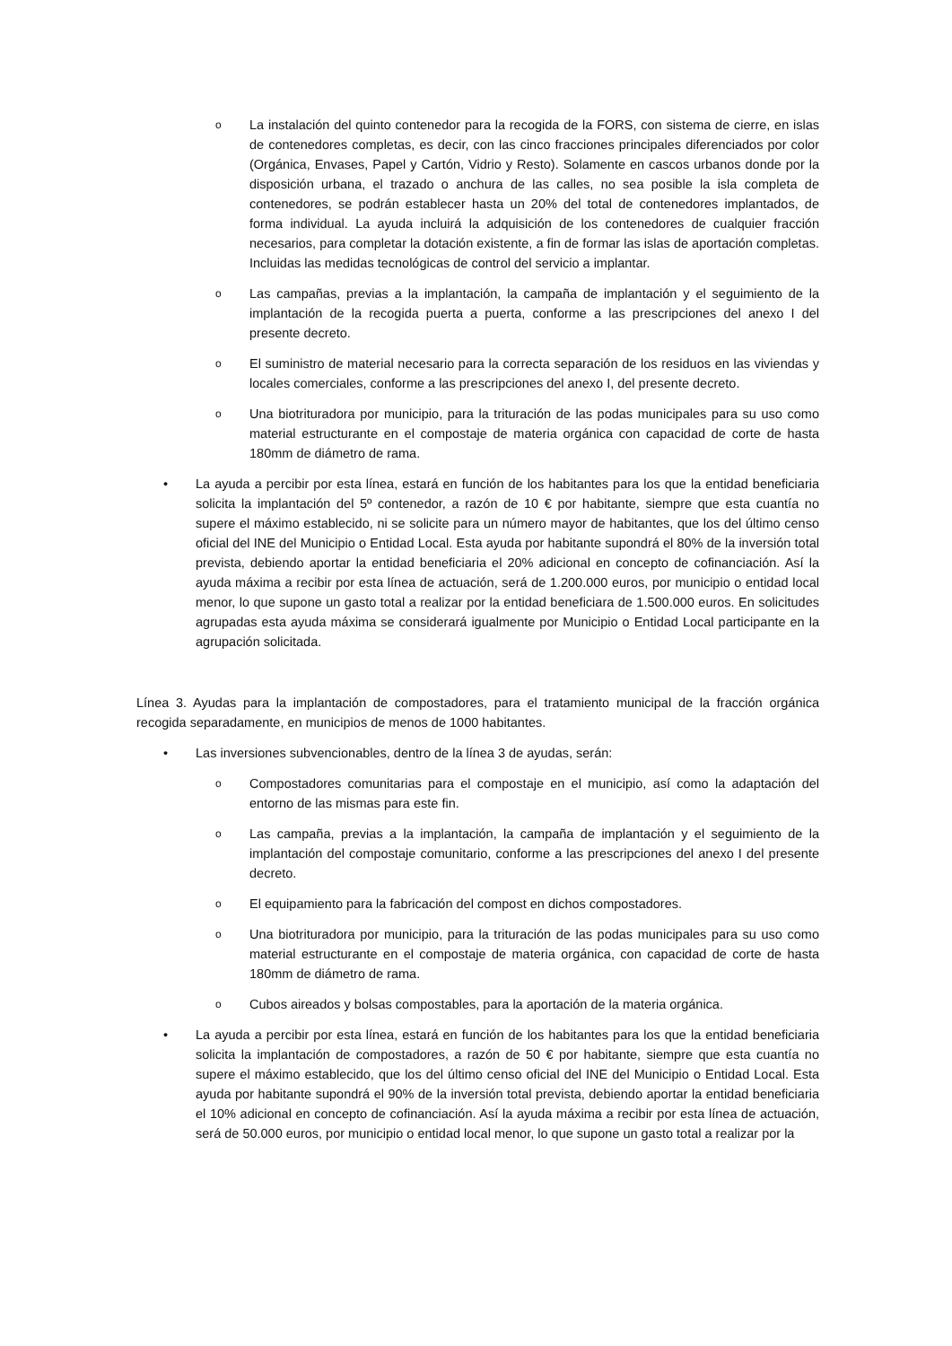o
La instalación del quinto contenedor para la recogida de la FORS, con sistema de cierre, en islas de contenedores completas, es decir, con las cinco fracciones principales diferenciados por color (Orgánica, Envases, Papel y Cartón, Vidrio y Resto). Solamente en cascos urbanos donde por la disposición urbana, el trazado o anchura de las calles, no sea posible la isla completa de contenedores, se podrán establecer hasta un 20% del total de contenedores implantados, de forma individual. La ayuda incluirá la adquisición de los contenedores de cualquier fracción necesarios, para completar la dotación existente, a fin de formar las islas de aportación completas. Incluidas las medidas tecnológicas de control del servicio a implantar.
o
Las campañas, previas a la implantación, la campaña de implantación y el seguimiento de la implantación de la recogida puerta a puerta, conforme a las prescripciones del anexo I del presente decreto.
o
El suministro de material necesario para la correcta separación de los residuos en las viviendas y locales comerciales, conforme a las prescripciones del anexo I, del presente decreto.
o
Una biotrituradora por municipio, para la trituración de las podas municipales para su uso como material estructurante en el compostaje de materia orgánica con capacidad de corte de hasta 180mm de diámetro de rama.
• La ayuda a percibir por esta línea, estará en función de los habitantes para los que la entidad beneficiaria solicita la implantación del 5º contenedor, a razón de 10 € por habitante, siempre que esta cuantía no supere el máximo establecido, ni se solicite para un número mayor de habitantes, que los del último censo oficial del INE del Municipio o Entidad Local. Esta ayuda por habitante supondrá el 80% de la inversión total prevista, debiendo aportar la entidad beneficiaria el 20% adicional en concepto de cofinanciación. Así la ayuda máxima a recibir por esta línea de actuación, será de 1.200.000 euros, por municipio o entidad local menor, lo que supone un gasto total a realizar por la entidad beneficiara de 1.500.000 euros. En solicitudes agrupadas esta ayuda máxima se considerará igualmente por Municipio o Entidad Local participante en la agrupación solicitada.
Línea 3. Ayudas para la implantación de compostadores, para el tratamiento municipal de la fracción orgánica recogida separadamente, en municipios de menos de 1000 habitantes.
• Las inversiones subvencionables, dentro de la línea 3 de ayudas, serán:
o
Compostadores comunitarias para el compostaje en el municipio, así como la adaptación del entorno de las mismas para este fin.
o
Las campaña, previas a la implantación, la campaña de implantación y el seguimiento de la implantación del compostaje comunitario, conforme a las prescripciones del anexo I del presente decreto.
o
El equipamiento para la fabricación del compost en dichos compostadores.
o
Una biotrituradora por municipio, para la trituración de las podas municipales para su uso como material estructurante en el compostaje de materia orgánica, con capacidad de corte de hasta 180mm de diámetro de rama.
o
Cubos aireados y bolsas compostables, para la aportación de la materia orgánica.
• La ayuda a percibir por esta línea, estará en función de los habitantes para los que la entidad beneficiaria solicita la implantación de compostadores, a razón de 50 € por habitante, siempre que esta cuantía no supere el máximo establecido, que los del último censo oficial del INE del Municipio o Entidad Local. Esta ayuda por habitante supondrá el 90% de la inversión total prevista, debiendo aportar la entidad beneficiaria el 10% adicional en concepto de cofinanciación. Así la ayuda máxima a recibir por esta línea de actuación, será de 50.000 euros, por municipio o entidad local menor, lo que supone un gasto total a realizar por la